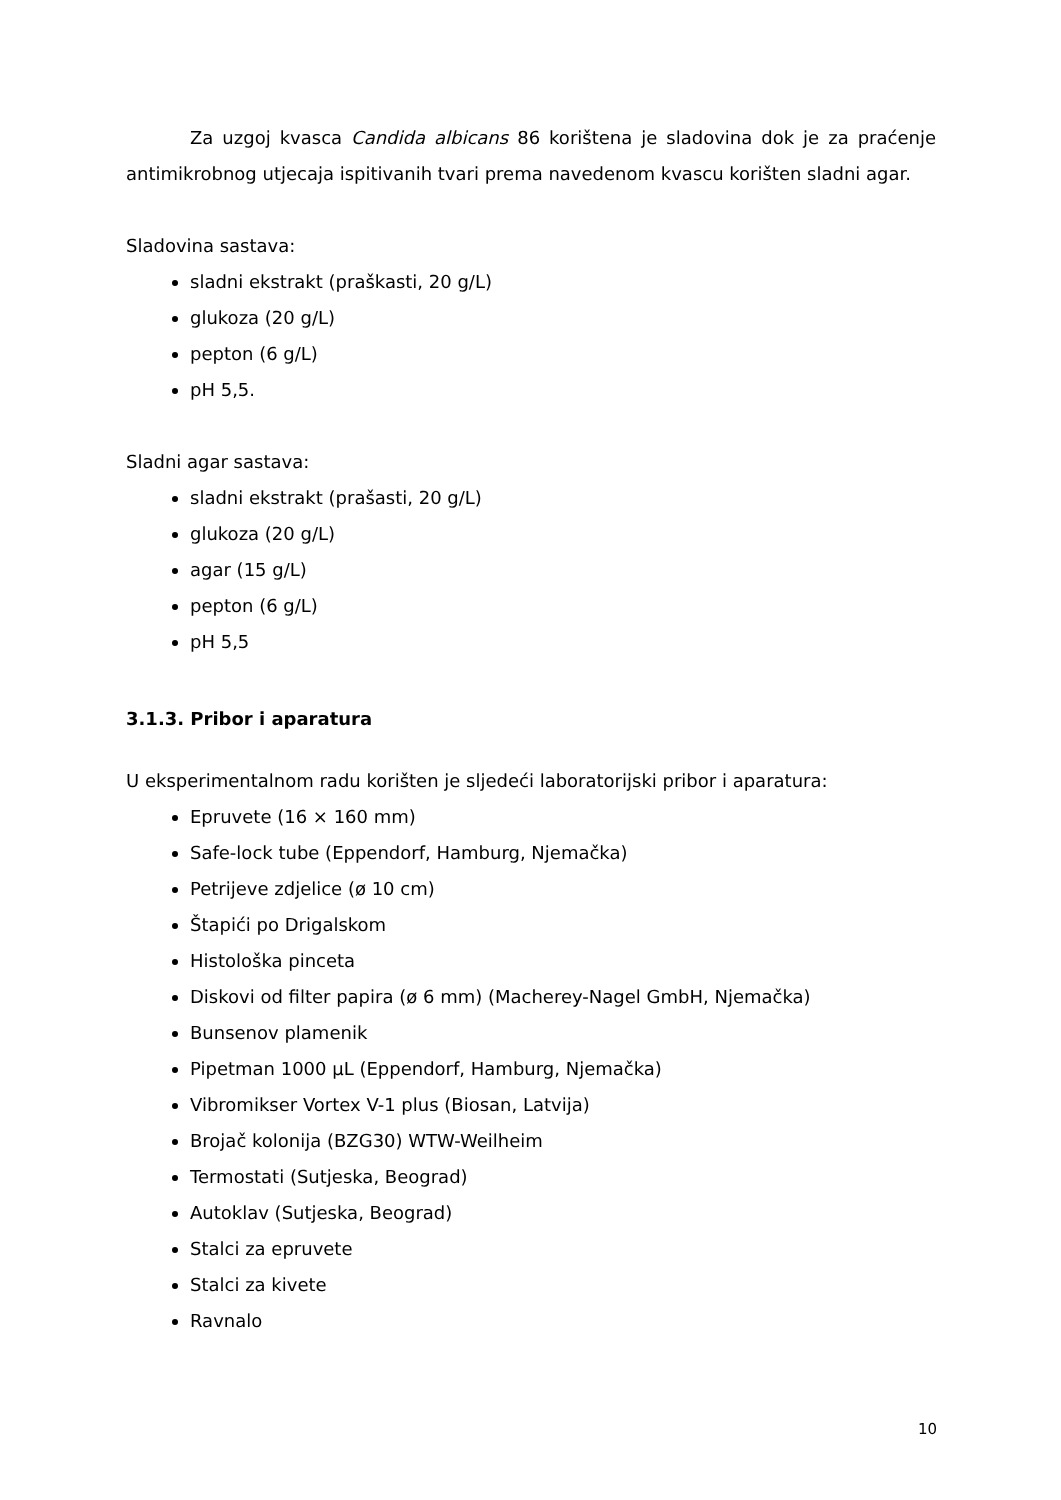Za uzgoj kvasca Candida albicans 86 korištena je sladovina dok je za praćenje antimikrobnog utjecaja ispitivanih tvari prema navedenom kvascu korišten sladni agar.
Sladovina sastava:
sladni ekstrakt (praškasti, 20 g/L)
glukoza (20 g/L)
pepton (6 g/L)
pH 5,5.
Sladni agar sastava:
sladni ekstrakt (prašasti, 20 g/L)
glukoza (20 g/L)
agar (15 g/L)
pepton (6 g/L)
pH 5,5
3.1.3. Pribor i aparatura
U eksperimentalnom radu korišten je sljedeći laboratorijski pribor i aparatura:
Epruvete (16 × 160 mm)
Safe-lock tube (Eppendorf, Hamburg, Njemačka)
Petrijeve zdjelice (ø 10 cm)
Štapići po Drigalskom
Histološka pinceta
Diskovi od filter papira (ø 6 mm) (Macherey-Nagel GmbH, Njemačka)
Bunsenov plamenik
Pipetman 1000 µL (Eppendorf, Hamburg, Njemačka)
Vibromikser Vortex V-1 plus (Biosan, Latvija)
Brojač kolonija (BZG30) WTW-Weilheim
Termostati (Sutjeska, Beograd)
Autoklav (Sutjeska, Beograd)
Stalci za epruvete
Stalci za kivete
Ravnalo
10